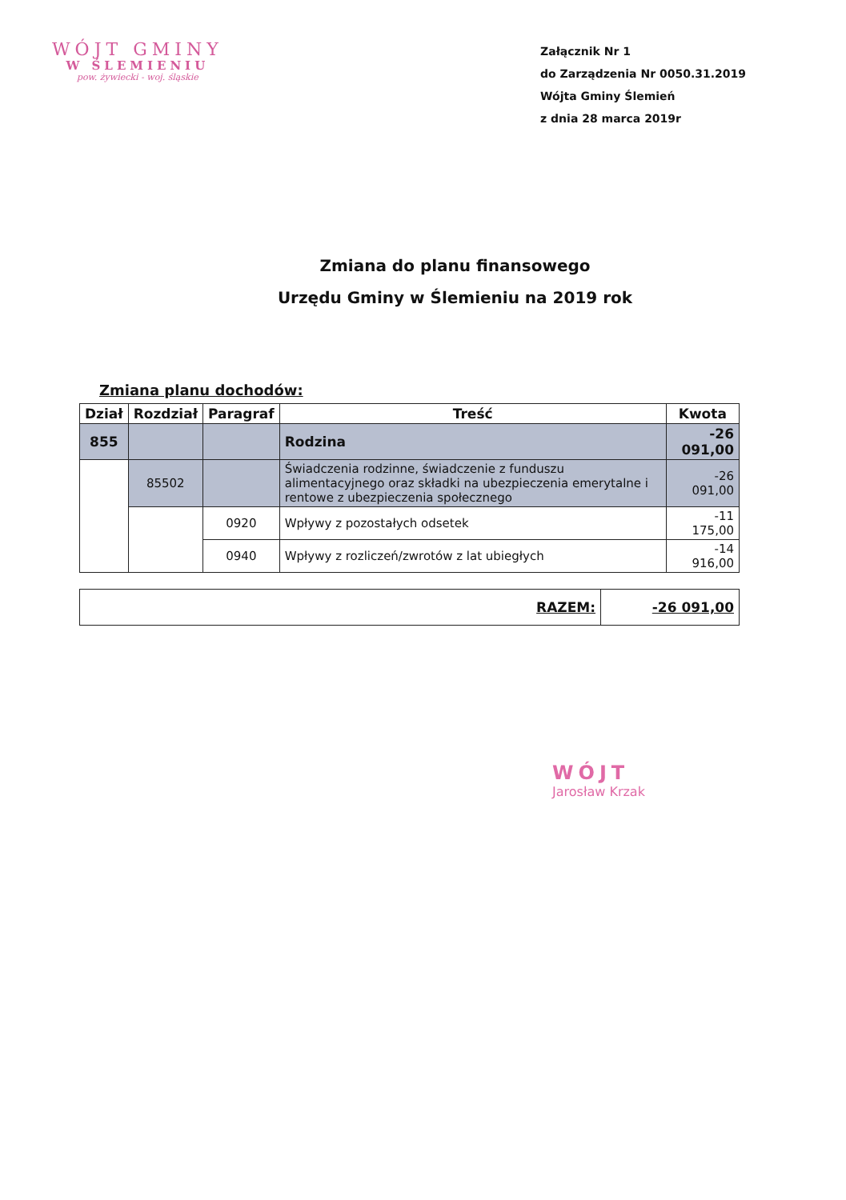WÓJT GMINY
W ŚLEMIENIU
pow. żywiecki - woj. śląskie
Załącznik Nr 1
do Zarządzenia Nr 0050.31.2019
Wójta Gminy Ślemień
z dnia 28 marca 2019r
Zmiana do planu finansowego
Urzędu Gminy w Ślemieniu na 2019 rok
Zmiana planu dochodów:
| Dział | Rozdział | Paragraf | Treść | Kwota |
| --- | --- | --- | --- | --- |
| 855 | | | Rodzina | -26 091,00 |
| | 85502 | | Świadczenia rodzinne, świadczenie z funduszu alimentacyjnego oraz składki na ubezpieczenia emerytalne i rentowe z ubezpieczenia społecznego | -26 091,00 |
| | | 0920 | Wpływy z pozostałych odsetek | -11 175,00 |
| | | 0940 | Wpływy z rozliczeń/zwrotów z lat ubiegłych | -14 916,00 |
| RAZEM: | -26 091,00 |
| --- | --- |
WÓJT
Jarosław Krzak